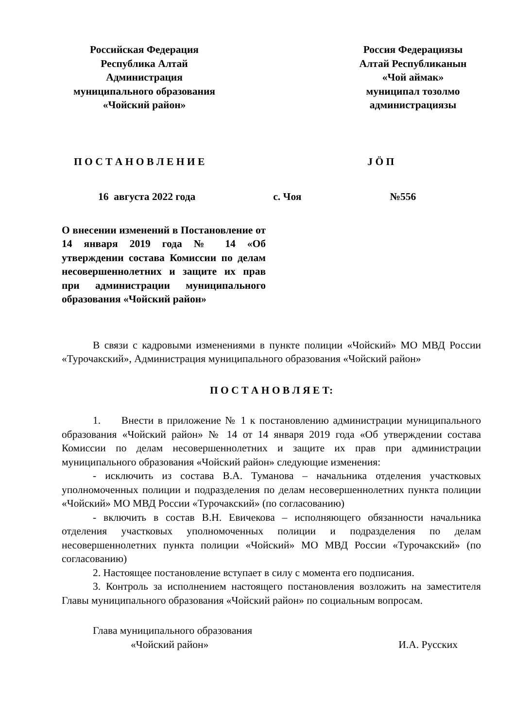Российская Федерация
Республика Алтай
Администрация
муниципального образования
«Чойский район»
Россия Федерациязы
Алтай Республиканын
«Чой аймак»
муниципал тозолмо
администрациязы
П О С Т А Н О В Л Е Н И Е J Ö П
16 августа 2022 года с. Чоя №556
О внесении изменений в Постановление от 14 января 2019 года № 14 «Об утверждении состава Комиссии по делам несовершеннолетних и защите их прав при администрации муниципального образования «Чойский район»
В связи с кадровыми изменениями в пункте полиции «Чойский» МО МВД России «Турочакский», Администрация муниципального образования «Чойский район»
П О С Т А Н О В Л Я Е Т:
1. Внести в приложение № 1 к постановлению администрации муниципального образования «Чойский район» № 14 от 14 января 2019 года «Об утверждении состава Комиссии по делам несовершеннолетних и защите их прав при администрации муниципального образования «Чойский район» следующие изменения:
- исключить из состава В.А. Туманова – начальника отделения участковых уполномоченных полиции и подразделения по делам несовершеннолетних пункта полиции «Чойский» МО МВД России «Турочакский» (по согласованию)
- включить в состав В.Н. Евичекова – исполняющего обязанности начальника отделения участковых уполномоченных полиции и подразделения по делам несовершеннолетних пункта полиции «Чойский» МО МВД России «Турочакский» (по согласованию)
2. Настоящее постановление вступает в силу с момента его подписания.
3. Контроль за исполнением настоящего постановления возложить на заместителя Главы муниципального образования «Чойский район» по социальным вопросам.
Глава муниципального образования
«Чойский район»
И.А. Русских